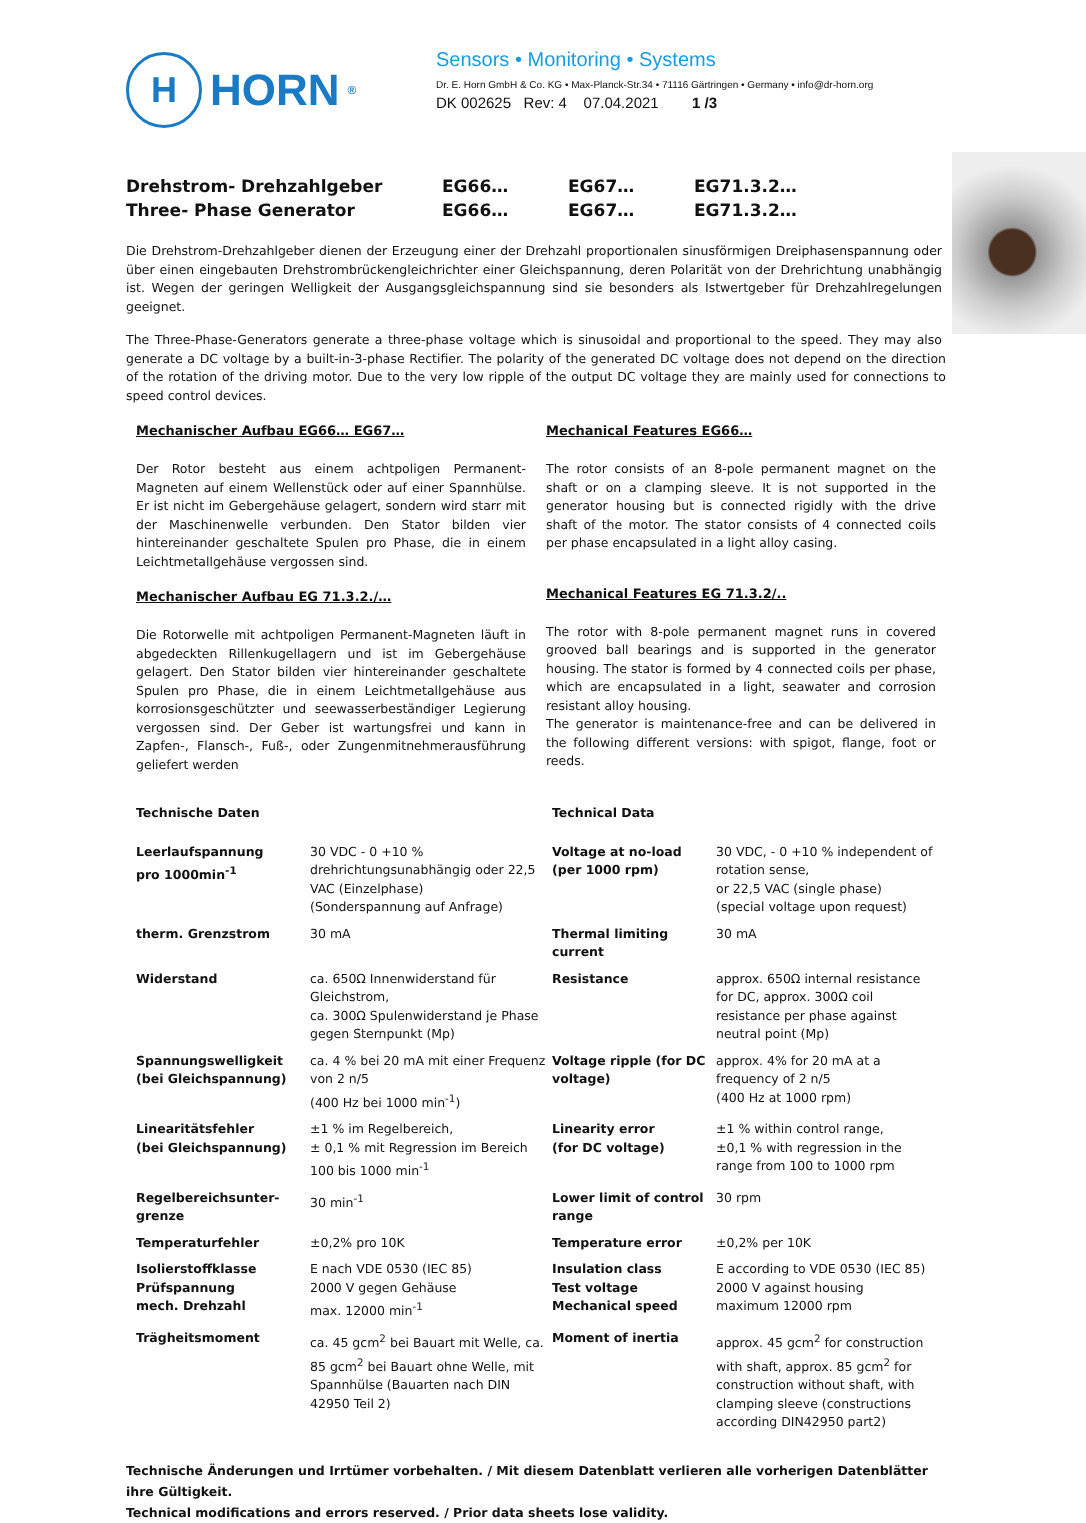H
HORN<sup>®</sup>
Sensors • Monitoring • Systems
Dr. E. Horn GmbH & Co. KG • Max-Planck-Str.34 • 71116 Gärtringen • Germany • info@dr-horn.org
DK 002625 Rev: 4 07.04.2021 1 /3
Drehstrom- Drehzahlgeber
Three- Phase Generator
EG66…
EG66…
EG67…
EG67…
EG71.3.2…
EG71.3.2…
Die Drehstrom-Drehzahlgeber dienen der Erzeugung einer der Drehzahl proportionalen sinusförmigen Dreiphasenspannung oder über einen eingebauten Drehstrombrückengleichrichter einer Gleichspannung, deren Polarität von der Drehrichtung unabhängig ist. Wegen der geringen Welligkeit der Ausgangsgleichspannung sind sie besonders als Istwertgeber für Drehzahlregelungen geeignet.
The Three-Phase-Generators generate a three-phase voltage which is sinusoidal and proportional to the speed. They may also generate a DC voltage by a built-in-3-phase Rectifier. The polarity of the generated DC voltage does not depend on the direction of the rotation of the driving motor. Due to the very low ripple of the output DC voltage they are mainly used for connections to speed control devices.
Mechanischer Aufbau EG66… EG67…
Der Rotor besteht aus einem achtpoligen Permanent-Magneten auf einem Wellenstück oder auf einer Spannhülse. Er ist nicht im Gebergehäuse gelagert, sondern wird starr mit der Maschinenwelle verbunden. Den Stator bilden vier hintereinander geschaltete Spulen pro Phase, die in einem Leichtmetallgehäuse vergossen sind.
Mechanischer Aufbau EG 71.3.2./…
Die Rotorwelle mit achtpoligen Permanent-Magneten läuft in abgedeckten Rillenkugellagern und ist im Gebergehäuse gelagert. Den Stator bilden vier hintereinander geschaltete Spulen pro Phase, die in einem Leichtmetallgehäuse aus korrosionsgeschützter und seewasserbeständiger Legierung vergossen sind. Der Geber ist wartungsfrei und kann in Zapfen-, Flansch-, Fuß-, oder Zungenmitnehmerausführung geliefert werden
Mechanical Features EG66…
The rotor consists of an 8-pole permanent magnet on the shaft or on a clamping sleeve. It is not supported in the generator housing but is connected rigidly with the drive shaft of the motor. The stator consists of 4 connected coils per phase encapsulated in a light alloy casing.
Mechanical Features EG 71.3.2/..
The rotor with 8-pole permanent magnet runs in covered grooved ball bearings and is supported in the generator housing. The stator is formed by 4 connected coils per phase, which are encapsulated in a light, seawater and corrosion resistant alloy housing.
The generator is maintenance-free and can be delivered in the following different versions: with spigot, flange, foot or reeds.
| Technische Daten | | Technical Data | |
| Leerlaufspannung pro 1000min<sup>-1</sup> | 30 VDC - 0 +10 % drehrichtungsunabhängig oder 22,5 VAC (Einzelphase) (Sonderspannung auf Anfrage) | Voltage at no-load (per 1000 rpm) | 30 VDC, - 0 +10 % independent of rotation sense, or 22,5 VAC (single phase) (special voltage upon request) |
| therm. Grenzstrom | 30 mA | Thermal limiting current | 30 mA |
| Widerstand | ca. 650Ω Innenwiderstand für Gleichstrom, ca. 300Ω Spulenwiderstand je Phase gegen Sternpunkt (Mp) | Resistance | approx. 650Ω internal resistance for DC, approx. 300Ω coil resistance per phase against neutral point (Mp) |
| Spannungswelligkeit (bei Gleichspannung) | ca. 4 % bei 20 mA mit einer Frequenz von 2 n/5 (400 Hz bei 1000 min<sup>-1</sup>) | Voltage ripple (for DC voltage) | approx. 4% for 20 mA at a frequency of 2 n/5 (400 Hz at 1000 rpm) |
| Linearitätsfehler (bei Gleichspannung) | ±1 % im Regelbereich, ± 0,1 % mit Regression im Bereich 100 bis 1000 min<sup>-1</sup> | Linearity error (for DC voltage) | ±1 % within control range, ±0,1 % with regression in the range from 100 to 1000 rpm |
| Regelbereichsunter-grenze | 30 min<sup>-1</sup> | Lower limit of control range | 30 rpm |
| Temperaturfehler | ±0,2% pro 10K | Temperature error | ±0,2% per 10K |
| Isolierstoffklasse Prüfspannung mech. Drehzahl | E nach VDE 0530 (IEC 85) 2000 V gegen Gehäuse max. 12000 min<sup>-1</sup> | Insulation class Test voltage Mechanical speed | E according to VDE 0530 (IEC 85) 2000 V against housing maximum 12000 rpm |
| Trägheitsmoment | ca. 45 gcm<sup>2</sup> bei Bauart mit Welle, ca. 85 gcm<sup>2</sup> bei Bauart ohne Welle, mit Spannhülse (Bauarten nach DIN 42950 Teil 2) | Moment of inertia | approx. 45 gcm<sup>2</sup> for construction with shaft, approx. 85 gcm<sup>2</sup> for construction without shaft, with clamping sleeve (constructions according DIN42950 part2) |
Technische Änderungen und Irrtümer vorbehalten. / Mit diesem Datenblatt verlieren alle vorherigen Datenblätter ihre Gültigkeit.
Technical modifications and errors reserved. / Prior data sheets lose validity.